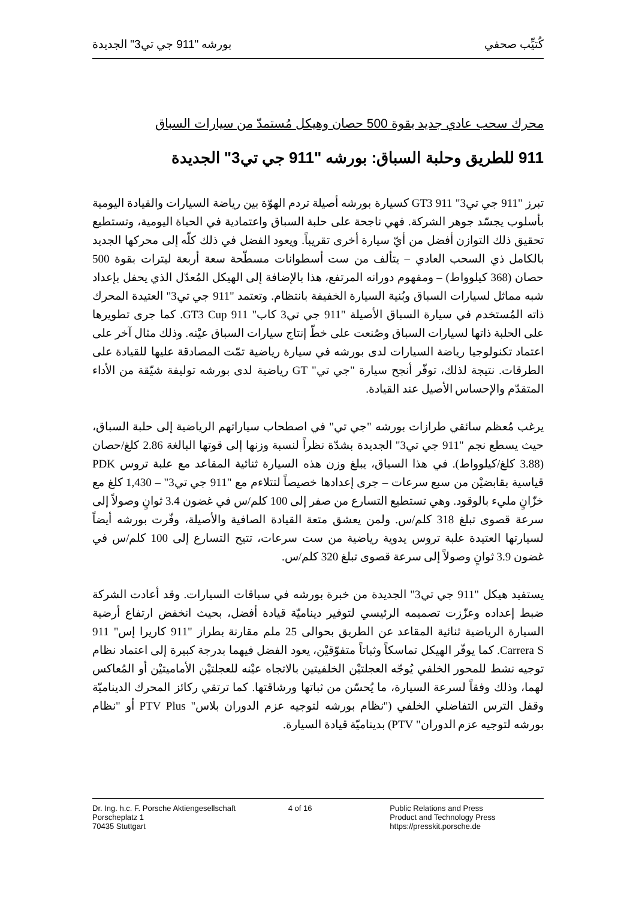كُتيِّب صحفي بورشه "911 جي تي3" الجديدة
محرك سحب عادي جديد بقوة 500 حصان وهيكل مُستمدّ من سيارات السباق
911 للطريق وحلبة السباق: بورشه "911 جي تي3" الجديدة
تبرز "911 جي تي3" 911 GT3 كسيارة بورشه أصيلة تردم الهوّة بين رياضة السيارات والقيادة اليومية بأسلوب يجسّد جوهر الشركة. فهي ناجحة على حلبة السباق واعتمادية في الحياة اليومية، وتستطيع تحقيق ذلك التوازن أفضل من أيّ سيارة أخرى تقريباً. ويعود الفضل في ذلك كلّه إلى محركها الجديد بالكامل ذي السحب العادي – يتألف من ست أسطوانات مسطّحة سعة أربعة ليترات بقوة 500 حصان (368 كيلوواط) – ومفهوم دورانه المرتفع، هذا بالإضافة إلى الهيكل المُعدّل الذي يحفل بإعداد شبه مماثل لسيارات السباق وبُنية السيارة الخفيفة بانتظام. وتعتمد "911 جي تي3" العتيدة المحرك ذاته المُستخدم في سيارة السباق الأصيلة "911 جي تي3 كاب" 911 GT3 Cup. كما جرى تطويرها على الحلبة ذاتها لسيارات السباق وصُنعت على خطّ إنتاج سيارات السباق عيْنه. وذلك مثال آخر على اعتماد تكنولوجيا رياضة السيارات لدى بورشه في سيارة رياضية تمّت المصادقة عليها للقيادة على الطرقات. نتيجة لذلك، توفّر أنجح سيارة "جي تي" GT رياضية لدى بورشه توليفة شيّقة من الأداء المتقدّم والإحساس الأصيل عند القيادة.
يرغب مُعظم سائقي طرازات بورشه "جي تي" في اصطحاب سياراتهم الرياضية إلى حلبة السباق، حيث يسطع نجم "911 جي تي3" الجديدة بشدّة نظراً لنسبة وزنها إلى قوتها البالغة 2.86 كلغ/حصان (3.88 كلغ/كيلوواط). في هذا السياق، يبلغ وزن هذه السيارة ثنائية المقاعد مع علبة تروس PDK قياسية بقابضيْن من سبع سرعات – جرى إعدادها خصيصاً لتتلاءم مع "911 جي تي3" – 1,430 كلغ مع خزّانٍ مليء بالوقود. وهي تستطيع التسارع من صفر إلى 100 كلم/س في غضون 3.4 ثوانٍ وصولاً إلى سرعة قصوى تبلغ 318 كلم/س. ولمن يعشق متعة القيادة الصافية والأصيلة، وفّرت بورشه أيضاً لسيارتها العتيدة علبة تروس يدوية رياضية من ست سرعات، تتيح التسارع إلى 100 كلم/س في غضون 3.9 ثوانٍ وصولاً إلى سرعة قصوى تبلغ 320 كلم/س.
يستفيد هيكل "911 جي تي3" الجديدة من خبرة بورشه في سباقات السيارات. وقد أعادت الشركة ضبط إعداده وعزّزت تصميمه الرئيسي لتوفير ديناميّة قيادة أفضل، بحيث انخفض ارتفاع أرضية السيارة الرياضية ثنائية المقاعد عن الطريق بحوالى 25 ملم مقارنة بطراز "911 كاريرا إس" 911 Carrera S. كما يوفّر الهيكل تماسكاً وثباتاً متفوّقيْن، يعود الفضل فيهما بدرجة كبيرة إلى اعتماد نظام توجيه نشط للمحور الخلفي يُوجّه العجلتيْن الخلفيتين بالاتجاه عيْنه للعجلتيْن الأماميتيْن أو المُعاكس لهما، وذلك وفقاً لسرعة السيارة، ما يُحسّن من ثباتها ورشاقتها. كما ترتقي ركائز المحرك الديناميّة وقفل الترس التفاضلي الخلفي ("نظام بورشه لتوجيه عزم الدوران بلاس" PTV Plus أو "نظام بورشه لتوجيه عزم الدوران" PTV) بديناميّة قيادة السيارة.
Dr. Ing. h.c. F. Porsche Aktiengesellschaft
Porscheplatz 1
70435 Stuttgart
4 of 16 Public Relations and Press
Product and Technology Press
https://presskit.porsche.de